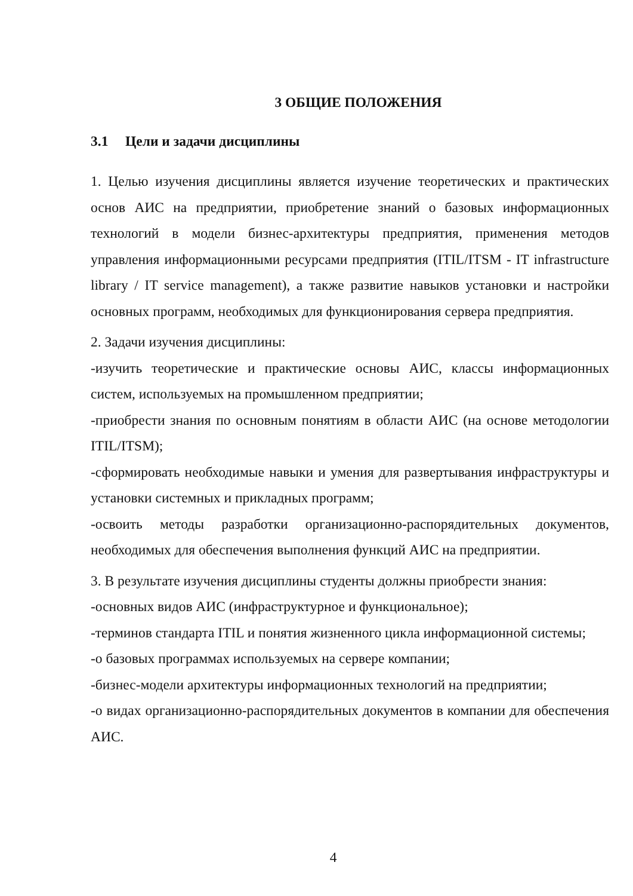3 ОБЩИЕ ПОЛОЖЕНИЯ
3.1 Цели и задачи дисциплины
1. Целью изучения дисциплины является изучение теоретических и практических основ АИС на предприятии, приобретение знаний о базовых информационных технологий в модели бизнес-архитектуры предприятия, применения методов управления информационными ресурсами предприятия (ITIL/ITSM - IT infrastructure library / IT service management), а также развитие навыков установки и настройки основных программ, необходимых для функционирования сервера предприятия.
2. Задачи изучения дисциплины:
-изучить теоретические и практические основы АИС, классы информационных систем, используемых на промышленном предприятии;
-приобрести знания по основным понятиям в области АИС (на основе методологии ITIL/ITSM);
-сформировать необходимые навыки и умения для развертывания инфраструктуры и установки системных и прикладных программ;
-освоить методы разработки организационно-распорядительных документов, необходимых для обеспечения выполнения функций АИС на предприятии.
3. В результате изучения дисциплины студенты должны приобрести знания:
-основных видов АИС (инфраструктурное и функциональное);
-терминов стандарта ITIL и понятия жизненного цикла информационной системы;
-о базовых программах используемых на сервере компании;
-бизнес-модели архитектуры информационных технологий на предприятии;
-о видах организационно-распорядительных документов в компании для обеспечения АИС.
4